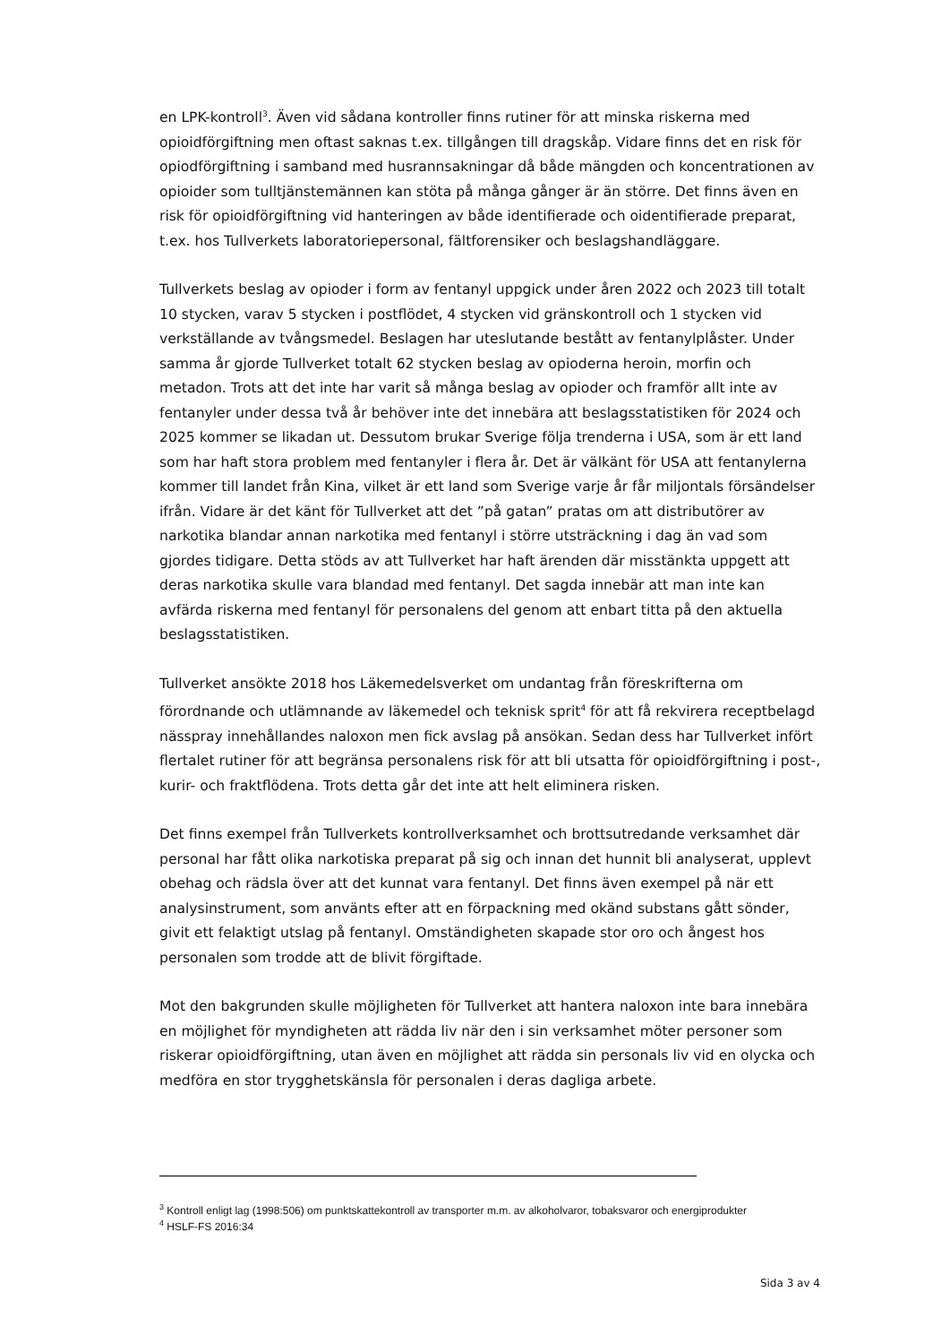en LPK-kontroll<sup>3</sup>. Även vid sådana kontroller finns rutiner för att minska riskerna med opioidförgiftning men oftast saknas t.ex. tillgången till dragskåp. Vidare finns det en risk för opiodförgiftning i samband med husrannsakningar då både mängden och koncentrationen av opioider som tulltjänstemännen kan stöta på många gånger är än större. Det finns även en risk för opioidförgiftning vid hanteringen av både identifierade och oidentifierade preparat, t.ex. hos Tullverkets laboratoriepersonal, fältforensiker och beslagshandläggare.
Tullverkets beslag av opioder i form av fentanyl uppgick under åren 2022 och 2023 till totalt 10 stycken, varav 5 stycken i postflödet, 4 stycken vid gränskontroll och 1 stycken vid verkställande av tvångsmedel. Beslagen har uteslutande bestått av fentanylplåster. Under samma år gjorde Tullverket totalt 62 stycken beslag av opioderna heroin, morfin och metadon. Trots att det inte har varit så många beslag av opioder och framför allt inte av fentanyler under dessa två år behöver inte det innebära att beslagsstatistiken för 2024 och 2025 kommer se likadan ut. Dessutom brukar Sverige följa trenderna i USA, som är ett land som har haft stora problem med fentanyler i flera år. Det är välkänt för USA att fentanylerna kommer till landet från Kina, vilket är ett land som Sverige varje år får miljontals försändelser ifrån. Vidare är det känt för Tullverket att det ”på gatan” pratas om att distributörer av narkotika blandar annan narkotika med fentanyl i större utsträckning i dag än vad som gjordes tidigare. Detta stöds av att Tullverket har haft ärenden där misstänkta uppgett att deras narkotika skulle vara blandad med fentanyl. Det sagda innebär att man inte kan avfärda riskerna med fentanyl för personalens del genom att enbart titta på den aktuella beslagsstatistiken.
Tullverket ansökte 2018 hos Läkemedelsverket om undantag från föreskrifterna om förordnande och utlämnande av läkemedel och teknisk sprit<sup>4</sup> för att få rekvirera receptbelagd nässpray innehållandes naloxon men fick avslag på ansökan. Sedan dess har Tullverket infört flertalet rutiner för att begränsa personalens risk för att bli utsatta för opioidförgiftning i post-, kurir- och fraktflödena. Trots detta går det inte att helt eliminera risken.
Det finns exempel från Tullverkets kontrollverksamhet och brottsutredande verksamhet där personal har fått olika narkotiska preparat på sig och innan det hunnit bli analyserat, upplevt obehag och rädsla över att det kunnat vara fentanyl. Det finns även exempel på när ett analysinstrument, som använts efter att en förpackning med okänd substans gått sönder, givit ett felaktigt utslag på fentanyl. Omständigheten skapade stor oro och ångest hos personalen som trodde att de blivit förgiftade.
Mot den bakgrunden skulle möjligheten för Tullverket att hantera naloxon inte bara innebära en möjlighet för myndigheten att rädda liv när den i sin verksamhet möter personer som riskerar opioidförgiftning, utan även en möjlighet att rädda sin personals liv vid en olycka och medföra en stor trygghetskänsla för personalen i deras dagliga arbete.
<sup>3</sup> Kontroll enligt lag (1998:506) om punktskattekontroll av transporter m.m. av alkoholvaror, tobaksvaror och energiprodukter
<sup>4</sup> HSLF-FS 2016:34
Sida 3 av 4